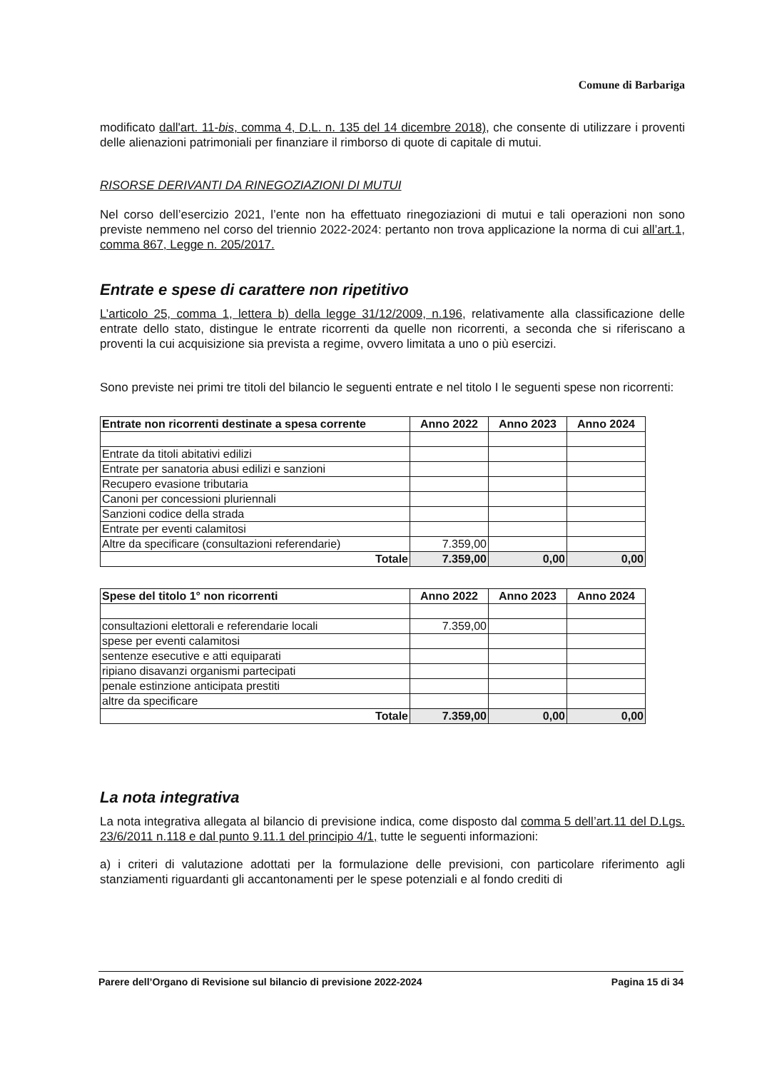Comune di Barbariga
modificato dall'art. 11-bis, comma 4, D.L. n. 135 del 14 dicembre 2018), che consente di utilizzare i proventi delle alienazioni patrimoniali per finanziare il rimborso di quote di capitale di mutui.
RISORSE DERIVANTI DA RINEGOZIAZIONI DI MUTUI
Nel corso dell’esercizio 2021, l’ente non ha effettuato rinegoziazioni di mutui e tali operazioni non sono previste nemmeno nel corso del triennio 2022-2024: pertanto non trova applicazione la norma di cui all’art.1, comma 867, Legge n. 205/2017.
Entrate e spese di carattere non ripetitivo
L’articolo 25, comma 1, lettera b) della legge 31/12/2009, n.196, relativamente alla classificazione delle entrate dello stato, distingue le entrate ricorrenti da quelle non ricorrenti, a seconda che si riferiscano a proventi la cui acquisizione sia prevista a regime, ovvero limitata a uno o più esercizi.
Sono previste nei primi tre titoli del bilancio le seguenti entrate e nel titolo I le seguenti spese non ricorrenti:
| Entrate non ricorrenti destinate a spesa corrente | Anno 2022 | Anno 2023 | Anno 2024 |
| --- | --- | --- | --- |
| Entrate da titoli abitativi edilizi | | | |
| Entrate per sanatoria abusi edilizi e sanzioni | | | |
| Recupero evasione tributaria | | | |
| Canoni per concessioni pluriennali | | | |
| Sanzioni codice della strada | | | |
| Entrate per eventi calamitosi | | | |
| Altre da specificare (consultazioni referendarie) | 7.359,00 | | |
| Totale | 7.359,00 | 0,00 | 0,00 |
| Spese del titolo 1° non ricorrenti | Anno 2022 | Anno 2023 | Anno 2024 |
| --- | --- | --- | --- |
| consultazioni elettorali e referendarie locali | 7.359,00 | | |
| spese per eventi calamitosi | | | |
| sentenze esecutive e atti equiparati | | | |
| ripiano disavanzi organismi partecipati | | | |
| penale estinzione anticipata prestiti | | | |
| altre da specificare | | | |
| Totale | 7.359,00 | 0,00 | 0,00 |
La nota integrativa
La nota integrativa allegata al bilancio di previsione indica, come disposto dal comma 5 dell’art.11 del D.Lgs. 23/6/2011 n.118 e dal punto 9.11.1 del principio 4/1, tutte le seguenti informazioni:
a) i criteri di valutazione adottati per la formulazione delle previsioni, con particolare riferimento agli stanziamenti riguardanti gli accantonamenti per le spese potenziali e al fondo crediti di
Parere dell’Organo di Revisione sul bilancio di previsione 2022-2024 Pagina 15 di 34